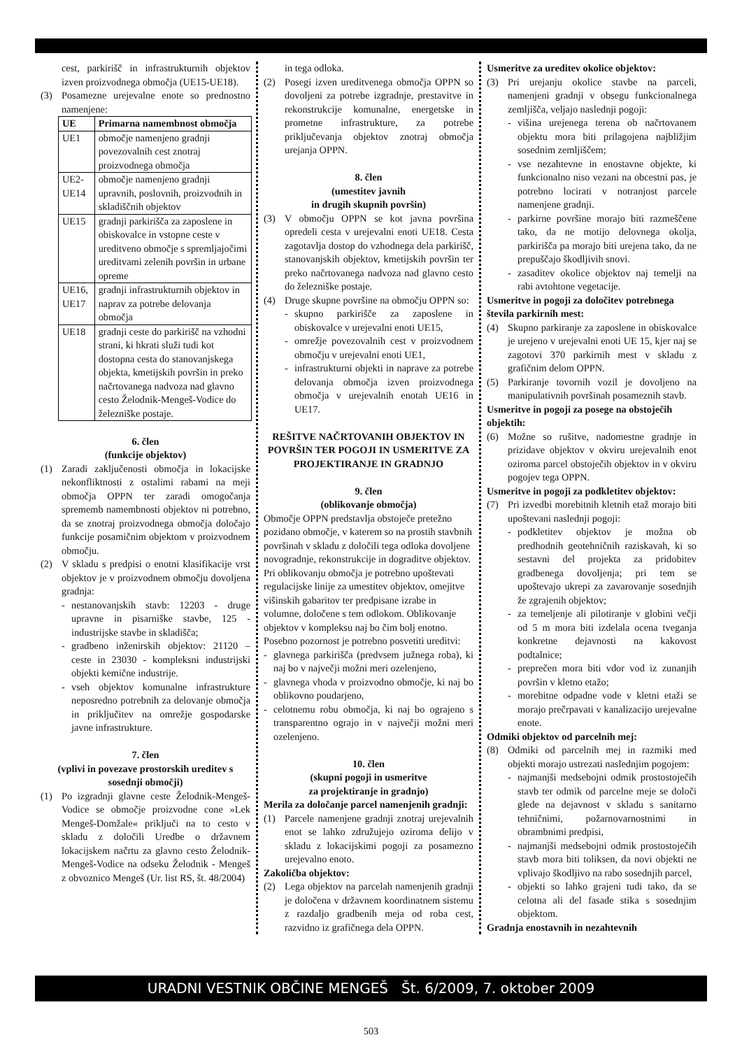cest, parkirišč in infrastrukturnih objektov izven proizvodnega območja (UE15-UE18).
(3) Posamezne urejevalne enote so prednostno namenjene:
| UE | Primarna namembnost območja |
| --- | --- |
| UE1 | območje namenjeno gradnji povezovalnih cest znotraj proizvodnega območja |
| UE2-UE14 | območje namenjeno gradnji upravnih, poslovnih, proizvodnih in skladiščnih objektov |
| UE15 | gradnji parkirišča za zaposlene in obiskovalce in vstopne ceste v ureditveno območje s spremljajočimi ureditvami zelenih površin in urbane opreme |
| UE16, UE17 | gradnji infrastrukturnih objektov in naprav za potrebe delovanja območja |
| UE18 | gradnji ceste do parkirišč na vzhodni strani, ki hkrati služi tudi kot dostopna cesta do stanovanjskega objekta, kmetijskih površin in preko načrtovanega nadvoza nad glavno cesto Želodnik-Mengeš-Vodice do železniške postaje. |
6. člen
(funkcije objektov)
(1) Zaradi zaključenosti območja in lokacijske nekonfliktnosti z ostalimi rabami na meji območja OPPN ter zaradi omogočanja sprememb namembnosti objektov ni potrebno, da se znotraj proizvodnega območja določajo funkcije posamičnim objektom v proizvodnem območju.
(2) V skladu s predpisi o enotni klasifikacije vrst objektov je v proizvodnem območju dovoljena gradnja:
- nestanovanjskih stavb: 12203 - druge upravne in pisarniške stavbe, 125 - industrijske stavbe in skladišča;
- gradbeno inženirskih objektov: 21120 – ceste in 23030 - kompleksni industrijski objekti kemične industrije.
- vseh objektov komunalne infrastrukture neposredno potrebnih za delovanje območja in priključitev na omrežje gospodarske javne infrastrukture.
7. člen
(vplivi in povezave prostorskih ureditev s sosednji območji)
(1) Po izgradnji glavne ceste Želodnik-Mengeš-Vodice se območje proizvodne cone »Lek Mengeš-Domžale« priključi na to cesto v skladu z določili Uredbe o državnem lokacijskem načrtu za glavno cesto Želodnik-Mengeš-Vodice na odseku Želodnik - Mengeš z obvoznico Mengeš (Ur. list RS, št. 48/2004)
in tega odloka.
(2) Posegi izven ureditvenega območja OPPN so dovoljeni za potrebe izgradnje, prestavitve in rekonstrukcije komunalne, energetske in prometne infrastrukture, za potrebe priključevanja objektov znotraj območja urejanja OPPN.
8. člen
(umestitev javnih
in drugih skupnih površin)
(3) V območju OPPN se kot javna površina opredeli cesta v urejevalni enoti UE18. Cesta zagotavlja dostop do vzhodnega dela parkirišč, stanovanjskih objektov, kmetijskih površin ter preko načrtovanega nadvoza nad glavno cesto do železniške postaje.
(4) Druge skupne površine na območju OPPN so:
- skupno parkirišče za zaposlene in obiskovalce v urejevalni enoti UE15,
- omrežje povezovalnih cest v proizvodnem območju v urejevalni enoti UE1,
- infrastrukturni objekti in naprave za potrebe delovanja območja izven proizvodnega območja v urejevalnih enotah UE16 in UE17.
REŠITVE NAČRTOVANIH OBJEKTOV IN POVRŠIN TER POGOJI IN USMERITVE ZA PROJEKTIRANJE IN GRADNJO
9. člen
(oblikovanje območja)
Območje OPPN predstavlja obstoječe pretežno pozidano območje, v katerem so na prostih stavbnih površinah v skladu z določili tega odloka dovoljene novogradnje, rekonstrukcije in dograditve objektov. Pri oblikovanju območja je potrebno upoštevati regulacijske linije za umestitev objektov, omejitve višinskih gabaritov ter predpisane izrabe in volumne, določene s tem odlokom. Oblikovanje objektov v kompleksu naj bo čim bolj enotno. Posebno pozornost je potrebno posvetiti ureditvi:
- glavnega parkirišča (predvsem južnega roba), ki naj bo v največji možni meri ozelenjeno,
- glavnega vhoda v proizvodno območje, ki naj bo oblikovno poudarjeno,
- celotnemu robu območja, ki naj bo ograjeno s transparentno ograjo in v največji možni meri ozelenjeno.
10. člen
(skupni pogoji in usmeritve
za projektiranje in gradnjo)
Merila za določanje parcel namenjenih gradnji:
(1) Parcele namenjene gradnji znotraj urejevalnih enot se lahko združujejo oziroma delijo v skladu z lokacijskimi pogoji za posamezno urejevalno enoto.
Zakoličba objektov:
(2) Lega objektov na parcelah namenjenih gradnji je določena v državnem koordinatnem sistemu z razdaljo gradbenih meja od roba cest, razvidno iz grafičnega dela OPPN.
Usmeritve za ureditev okolice objektov:
(3) Pri urejanju okolice stavbe na parceli, namenjeni gradnji v obsegu funkcionalnega zemljišča, veljajo naslednji pogoji:
- višina urejenega terena ob načrtovanem objektu mora biti prilagojena najbližjim sosednim zemljiščem;
- vse nezahtevne in enostavne objekte, ki funkcionalno niso vezani na obcestni pas, je potrebno locirati v notranjost parcele namenjene gradnji.
- parkirne površine morajo biti razmeščene tako, da ne motijo delovnega okolja, parkirišča pa morajo biti urejena tako, da ne prepuščajo škodljivih snovi.
- zasaditev okolice objektov naj temelji na rabi avtohtone vegetacije.
Usmeritve in pogoji za določitev potrebnega števila parkirnih mest:
(4) Skupno parkiranje za zaposlene in obiskovalce je urejeno v urejevalni enoti UE 15, kjer naj se zagotovi 370 parkirnih mest v skladu z grafičnim delom OPPN.
(5) Parkiranje tovornih vozil je dovoljeno na manipulativnih površinah posameznih stavb.
Usmeritve in pogoji za posege na obstoječih objektih:
(6) Možne so rušitve, nadomestne gradnje in prizidave objektov v okviru urejevalnih enot oziroma parcel obstoječih objektov in v okviru pogojev tega OPPN.
Usmeritve in pogoji za podkletitev objektov:
(7) Pri izvedbi morebitnih kletnih etaž morajo biti upoštevani naslednji pogoji:
- podkletitev objektov je možna ob predhodnih geotehničnih raziskavah, ki so sestavni del projekta za pridobitev gradbenega dovoljenja; pri tem se upoštevajo ukrepi za zavarovanje sosednjih že zgrajenih objektov;
- za temeljenje ali pilotiranje v globini večji od 5 m mora biti izdelala ocena tveganja konkretne dejavnosti na kakovost podtalnice;
- preprečen mora biti vdor vod iz zunanjih površin v kletno etažo;
- morebitne odpadne vode v kletni etaži se morajo prečrpavati v kanalizacijo urejevalne enote.
Odmiki objektov od parcelnih mej:
(8) Odmiki od parcelnih mej in razmiki med objekti morajo ustrezati naslednjim pogojem:
- najmanjši medsebojni odmik prostostoječih stavb ter odmik od parcelne meje se določi glede na dejavnost v skladu s sanitarno tehničnimi, požarnovarnostnimi in obrambnimi predpisi,
- najmanjši medsebojni odmik prostostoječih stavb mora biti toliksen, da novi objekti ne vplivajo škodljivo na rabo sosednjih parcel,
- objekti so lahko grajeni tudi tako, da se celotna ali del fasade stika s sosednjim objektom.
Gradnja enostavnih in nezahtevnih
URADNI VESTNIK OBČINE MENGEŠ Št. 6/2009, 7. oktober 2009
503